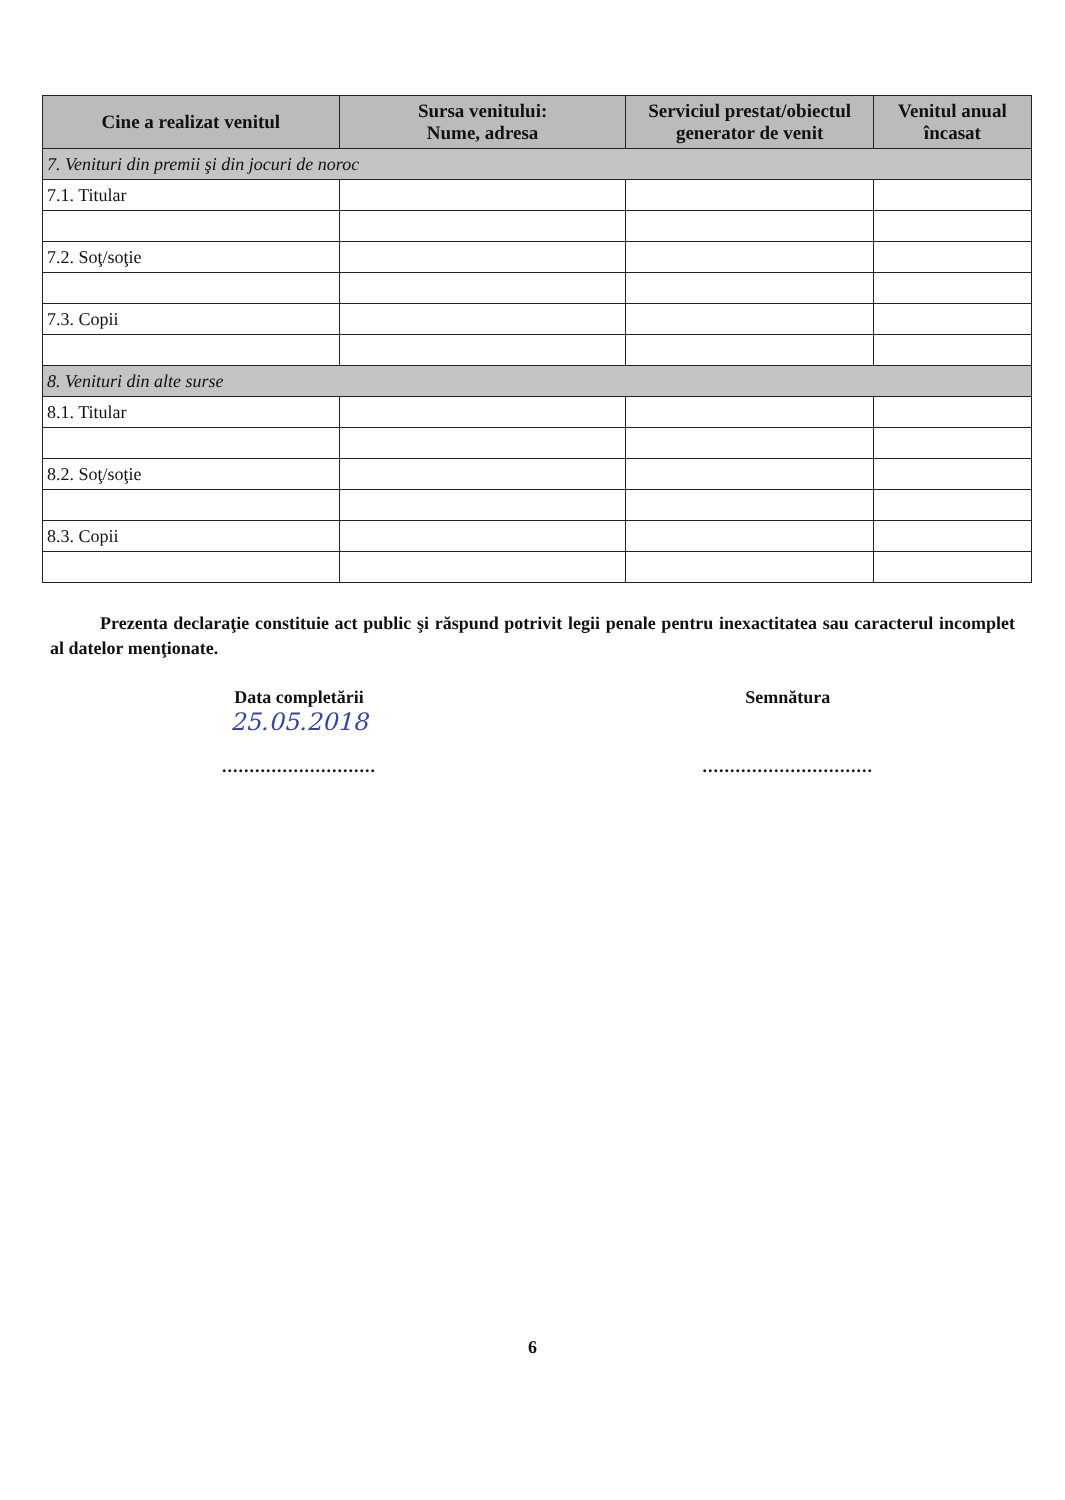| Cine a realizat venitul | Sursa venitului: Nume, adresa | Serviciul prestat/obiectul generator de venit | Venitul anual încasat |
| --- | --- | --- | --- |
| 7. Venituri din premii şi din jocuri de noroc | | | |
| 7.1. Titular | | | |
| 7.2. Soţ/soţie | | | |
| 7.3. Copii | | | |
| 8. Venituri din alte surse | | | |
| 8.1. Titular | | | |
| 8.2. Soţ/soţie | | | |
| 8.3. Copii | | | |
Prezenta declaraţie constituie act public şi răspund potrivit legii penale pentru inexactitatea sau caracterul incomplet al datelor menţionate.
Data completării
25.05.2018
............................
Semnătura
...............................
6